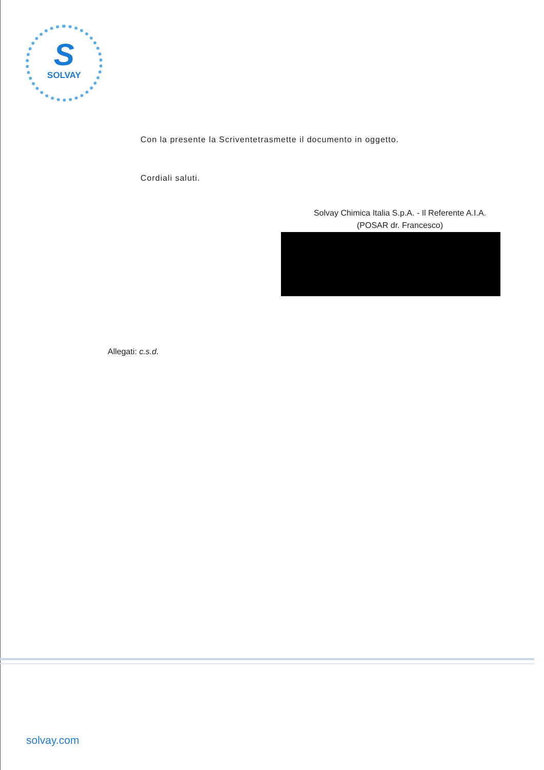S
SOLVAY
Con la presente la Scriventetrasmette il documento in oggetto.
Cordiali saluti.
Solvay Chimica Italia S.p.A. - Il Referente A.I.A.
(POSAR dr. Francesco)
Allegati: c.s.d.
solvay.com